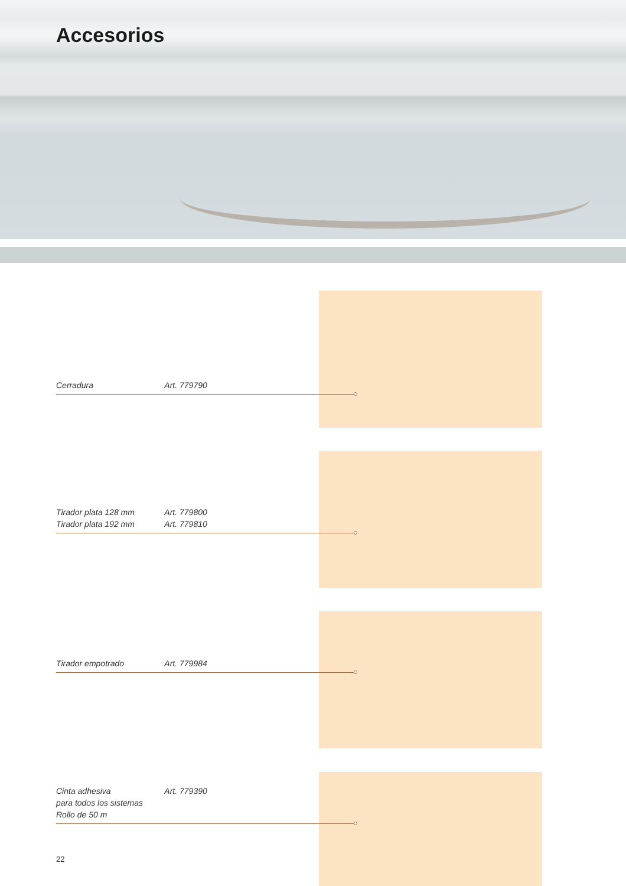Accesorios
Cerradura Art. 779790
Tirador plata 128 mm Art. 779800
Tirador plata 192 mm Art. 779810
Tirador empotrado Art. 779984
Cinta adhesiva Art. 779390
para todos los sistemas
Rollo de 50 m
22